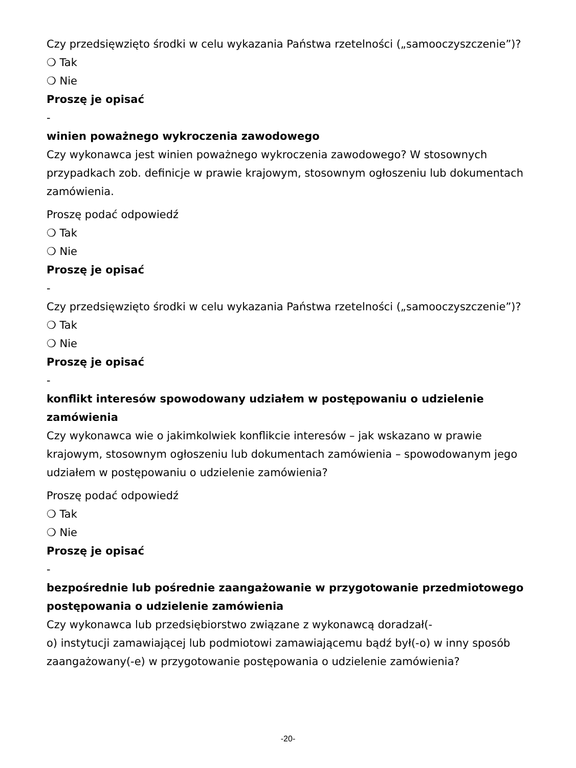Czy przedsięwzięto środki w celu wykazania Państwa rzetelności („samooczyszczenie”)?
❍ Tak
❍ Nie
Proszę je opisać
-
winien poważnego wykroczenia zawodowego
Czy wykonawca jest winien poważnego wykroczenia zawodowego? W stosownych przypadkach zob. definicje w prawie krajowym, stosownym ogłoszeniu lub dokumentach zamówienia.
Proszę podać odpowiedź
❍ Tak
❍ Nie
Proszę je opisać
-
Czy przedsięwzięto środki w celu wykazania Państwa rzetelności („samooczyszczenie”)?
❍ Tak
❍ Nie
Proszę je opisać
-
konflikt interesów spowodowany udziałem w postępowaniu o udzielenie zamówienia
Czy wykonawca wie o jakimkolwiek konflikcie interesów – jak wskazano w prawie krajowym, stosownym ogłoszeniu lub dokumentach zamówienia – spowodowanym jego udziałem w postępowaniu o udzielenie zamówienia?
Proszę podać odpowiedź
❍ Tak
❍ Nie
Proszę je opisać
-
bezpośrednie lub pośrednie zaangażowanie w przygotowanie przedmiotowego postępowania o udzielenie zamówienia
Czy wykonawca lub przedsiębiorstwo związane z wykonawcą doradzał(-
o) instytucji zamawiającej lub podmiotowi zamawiającemu bądź był(-o) w inny sposób zaangażowany(-e) w przygotowanie postępowania o udzielenie zamówienia?
-20-